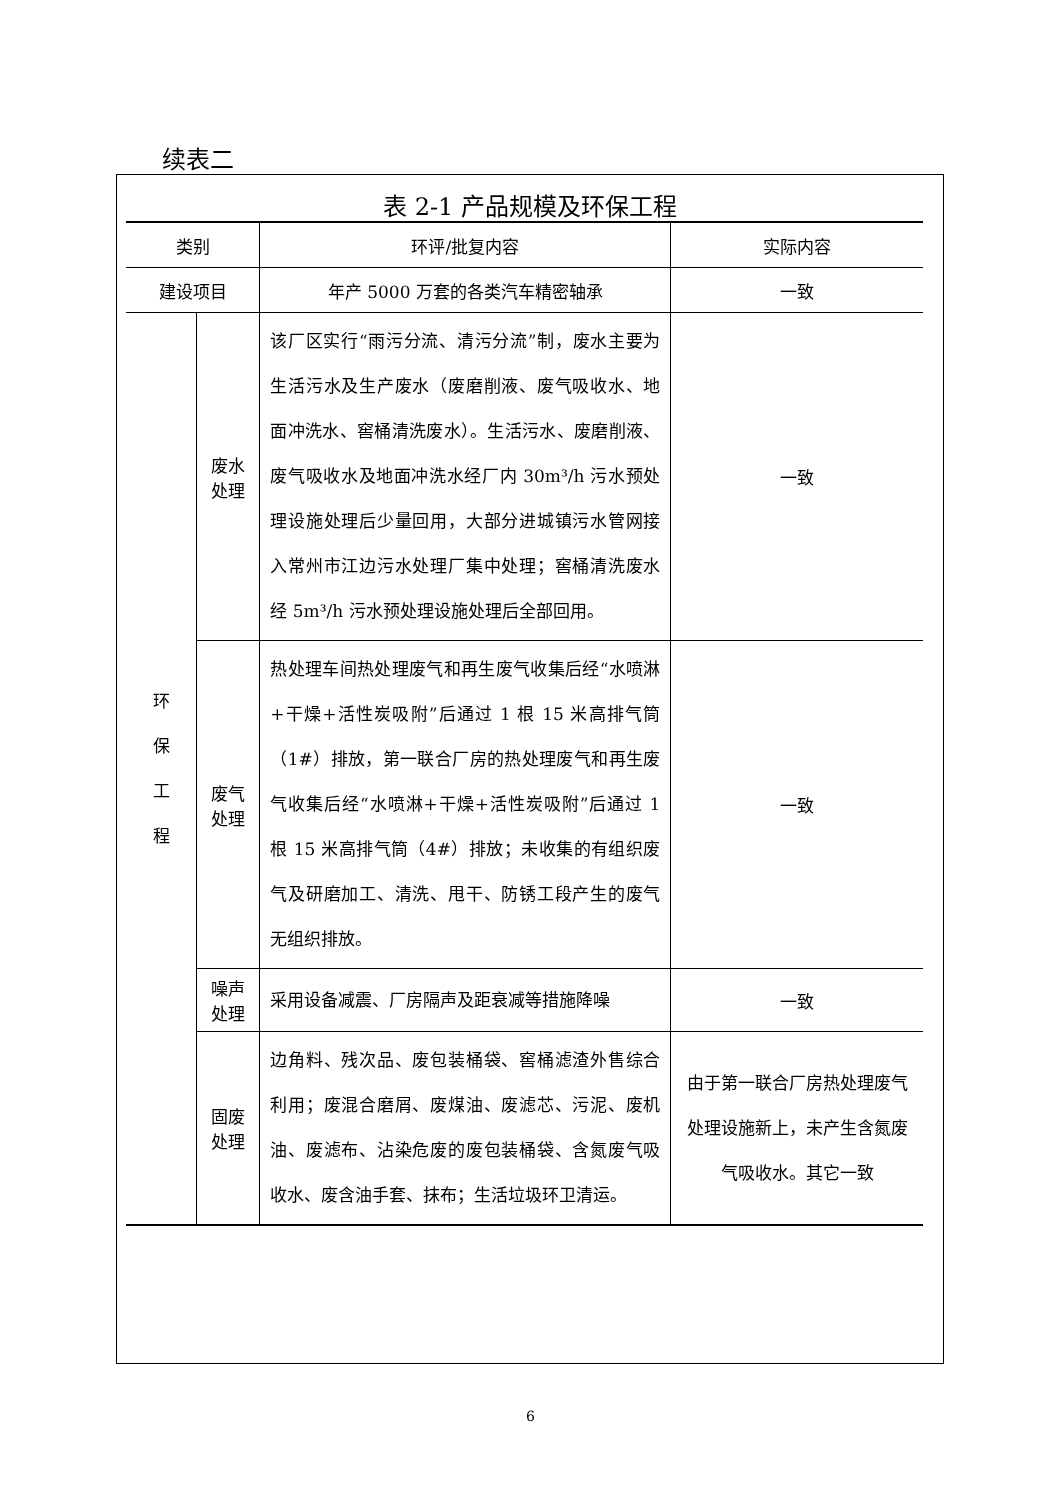续表二
表 2-1 产品规模及环保工程
| 类别 | | 环评/批复内容 | 实际内容 |
| 建设项目 | | 年产 5000 万套的各类汽车精密轴承 | 一致 |
| 环 保 工 程 | 废水处理 | 该厂区实行“雨污分流、清污分流”制，废水主要为生活污水及生产废水（废磨削液、废气吸收水、地面冲洗水、窖桶清洗废水）。生活污水、废磨削液、废气吸收水及地面冲洗水经厂内 30m³/h 污水预处理设施处理后少量回用，大部分进城镇污水管网接入常州市江边污水处理厂集中处理；窖桶清洗废水经 5m³/h 污水预处理设施处理后全部回用。 | 一致 |
| | 废气处理 | 热处理车间热处理废气和再生废气收集后经“水喷淋+干燥+活性炭吸附”后通过 1 根 15 米高排气筒（1#）排放，第一联合厂房的热处理废气和再生废气收集后经“水喷淋+干燥+活性炭吸附”后通过 1 根 15 米高排气筒（4#）排放；未收集的有组织废气及研磨加工、清洗、甩干、防锈工段产生的废气无组织排放。 | 一致 |
| | 噪声处理 | 采用设备减震、厂房隔声及距衰减等措施降噪 | 一致 |
| | 固废处理 | 边角料、残次品、废包装桶袋、窖桶滤渣外售综合利用；废混合磨屑、废煤油、废滤芯、污泥、废机油、废滤布、沾染危废的废包装桶袋、含氮废气吸收水、废含油手套、抹布；生活垃圾环卫清运。 | 由于第一联合厂房热处理废气处理设施新上，未产生含氮废气吸收水。其它一致 |
6